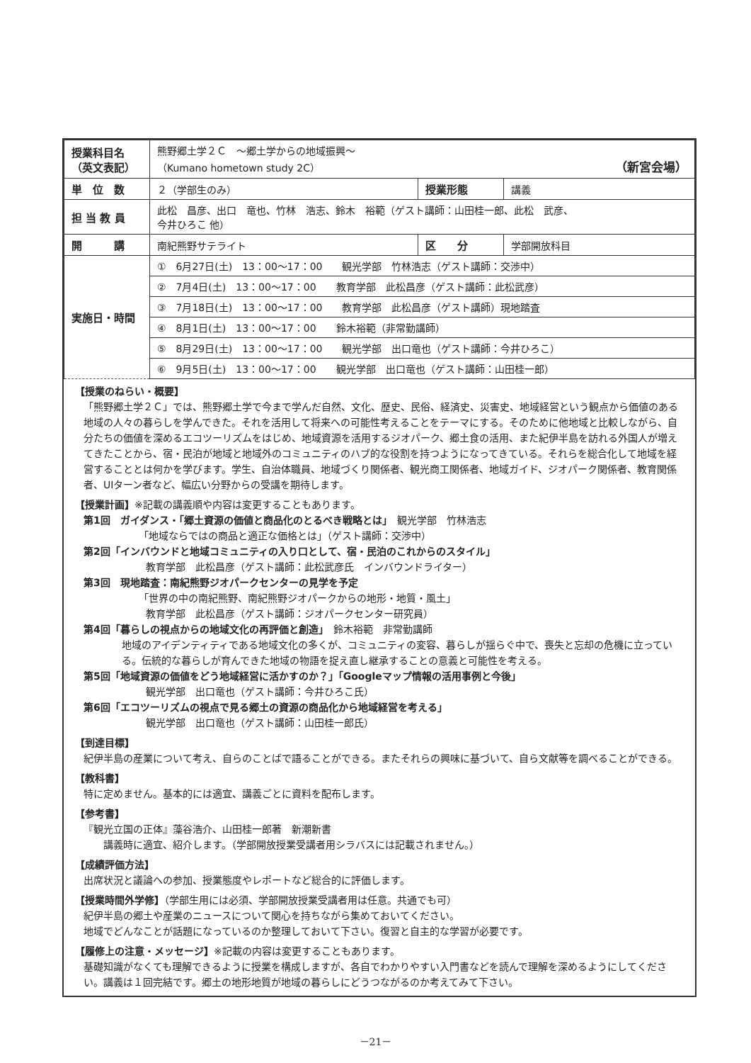| 授業科目名 （英文表記） | 熊野郷土学２Ｃ ～郷土学からの地域振興～ （Kumano hometown study 2C） （新宮会場） | | |
| 単 位 数 | ２（学部生のみ） | 授業形態 | 講義 |
| 担 当 教 員 | 此松 昌彦、出口 竜也、竹林 浩志、鈴木 裕範（ゲスト講師：山田桂一郎、此松 武彦、 今井ひろこ 他） | | |
| 開 講 | 南紀熊野サテライト | 区 分 | 学部開放科目 |
| 実施日・時間 | ① 6月27日(土) 13：00～17：00 観光学部 竹林浩志（ゲスト講師：交渉中） | | |
| | ② 7月4日(土) 13：00～17：00 教育学部 此松昌彦（ゲスト講師：此松武彦） | | |
| | ③ 7月18日(土) 13：00～17：00 教育学部 此松昌彦（ゲスト講師）現地踏査 | | |
| | ④ 8月1日(土) 13：00～17：00 鈴木裕範（非常勤講師） | | |
| | ⑤ 8月29日(土) 13：00～17：00 観光学部 出口竜也（ゲスト講師：今井ひろこ） | | |
| | ⑥ 9月5日(土) 13：00～17：00 観光学部 出口竜也（ゲスト講師：山田桂一郎） | | |
【授業のねらい・概要】
「熊野郷土学２Ｃ」では、熊野郷土学で今まで学んだ自然、文化、歴史、民俗、経済史、災害史、地域経営という観点から価値のある地域の人々の暮らしを学んできた。それを活用して将来への可能性考えることをテーマにする。そのために他地域と比較しながら、自分たちの価値を深めるエコツーリズムをはじめ、地域資源を活用するジオパーク、郷土食の活用、また紀伊半島を訪れる外国人が増えてきたことから、宿・民泊が地域と地域外のコミュニティのハブ的な役割を持つようになってきている。それらを総合化して地域を経営することとは何かを学びます。学生、自治体職員、地域づくり関係者、観光商工関係者、地域ガイド、ジオパーク関係者、教育関係者、UIターン者など、幅広い分野からの受講を期待します。
【授業計画】※記載の講義順や内容は変更することもあります。
第1回　ガイダンス・「郷土資源の価値と商品化のとるべき戦略とは」　観光学部　竹林浩志
「地域ならではの商品と適正な価格とは」（ゲスト講師：交渉中）
第2回「インバウンドと地域コミュニティの入り口として、宿・民泊のこれからのスタイル」
教育学部　此松昌彦（ゲスト講師：此松武彦氏　インバウンドライター）
第3回　現地踏査：南紀熊野ジオパークセンターの見学を予定
「世界の中の南紀熊野、南紀熊野ジオパークからの地形・地質・風土」
教育学部　此松昌彦（ゲスト講師：ジオパークセンター研究員）
第4回「暮らしの視点からの地域文化の再評価と創造」　鈴木裕範　非常勤講師
地域のアイデンティティである地域文化の多くが、コミュニティの変容、暮らしが揺らぐ中で、喪失と忘却の危機に立っている。伝統的な暮らしが育んできた地域の物語を捉え直し継承することの意義と可能性を考える。
第5回「地域資源の価値をどう地域経営に活かすのか？」「Googleマップ情報の活用事例と今後」
観光学部　出口竜也（ゲスト講師：今井ひろこ氏）
第6回「エコツーリズムの視点で見る郷土の資源の商品化から地域経営を考える」
観光学部　出口竜也（ゲスト講師：山田桂一郎氏）
【到達目標】
紀伊半島の産業について考え、自らのことばで語ることができる。またそれらの興味に基づいて、自ら文献等を調べることができる。
【教科書】
特に定めません。基本的には適宜、講義ごとに資料を配布します。
【参考書】
『観光立国の正体』藻谷浩介、山田桂一郎著　新潮新書
講義時に適宜、紹介します。（学部開放授業受講者用シラバスには記載されません。）
【成績評価方法】
出席状況と議論への参加、授業態度やレポートなど総合的に評価します。
【授業時間外学修】（学部生用には必須、学部開放授業受講者用は任意。共通でも可）
紀伊半島の郷土や産業のニュースについて関心を持ちながら集めておいてください。
地域でどんなことが話題になっているのか整理しておいて下さい。復習と自主的な学習が必要です。
【履修上の注意・メッセージ】※記載の内容は変更することもあります。
基礎知識がなくても理解できるように授業を構成しますが、各自でわかりやすい入門書などを読んで理解を深めるようにしてください。講義は１回完結です。郷土の地形地質が地域の暮らしにどうつながるのか考えてみて下さい。
－21－